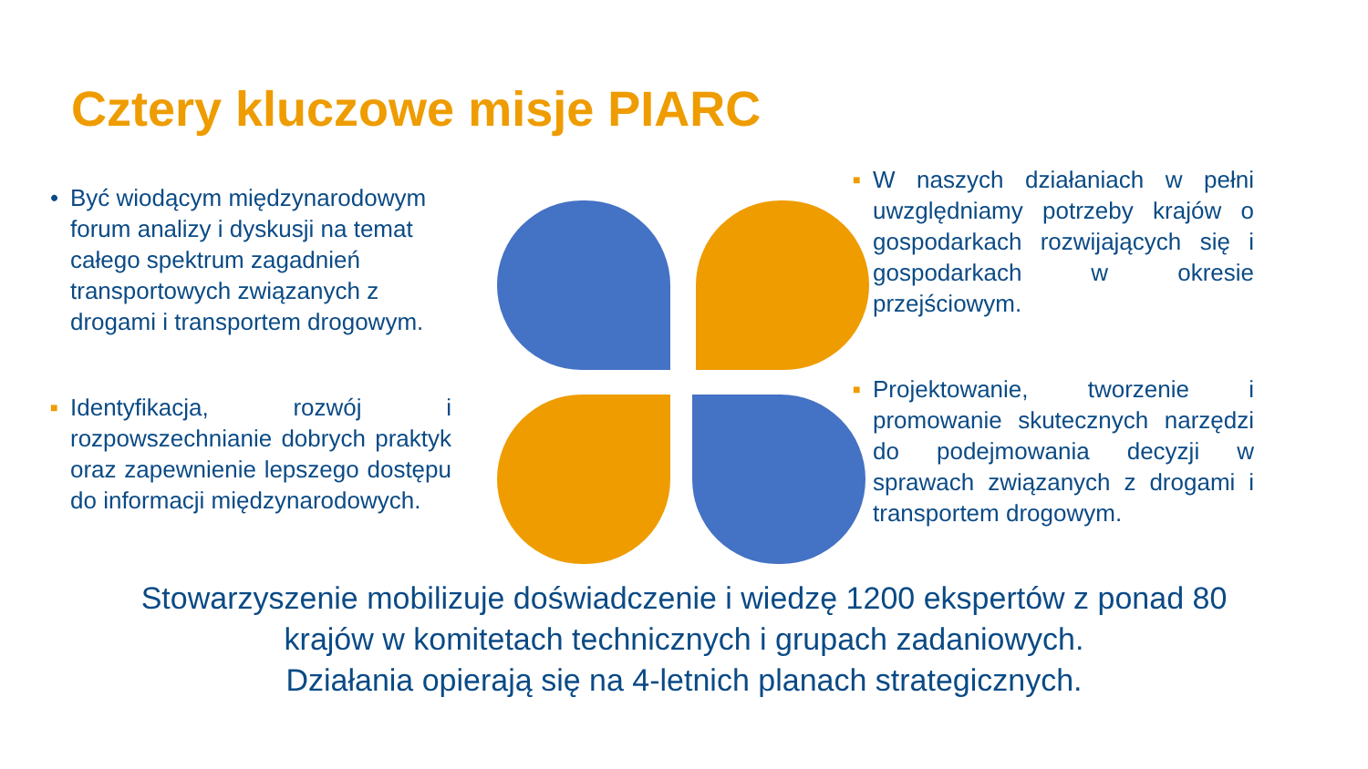Cztery kluczowe misje PIARC
• Być wiodącym międzynarodowym forum analizy i dyskusji na temat całego spektrum zagadnień transportowych związanych z drogami i transportem drogowym.
■ Identyfikacja, rozwój i rozpowszechnianie dobrych praktyk oraz zapewnienie lepszego dostępu do informacji międzynarodowych.
■ W naszych działaniach w pełni uwzględniamy potrzeby krajów o gospodarkach rozwijających się i gospodarkach w okresie przejściowym.
■ Projektowanie, tworzenie i promowanie skutecznych narzędzi do podejmowania decyzji w sprawach związanych z drogami i transportem drogowym.
Stowarzyszenie mobilizuje doświadczenie i wiedzę 1200 ekspertów z ponad 80
krajów w komitetach technicznych i grupach zadaniowych.
Działania opierają się na 4-letnich planach strategicznych.